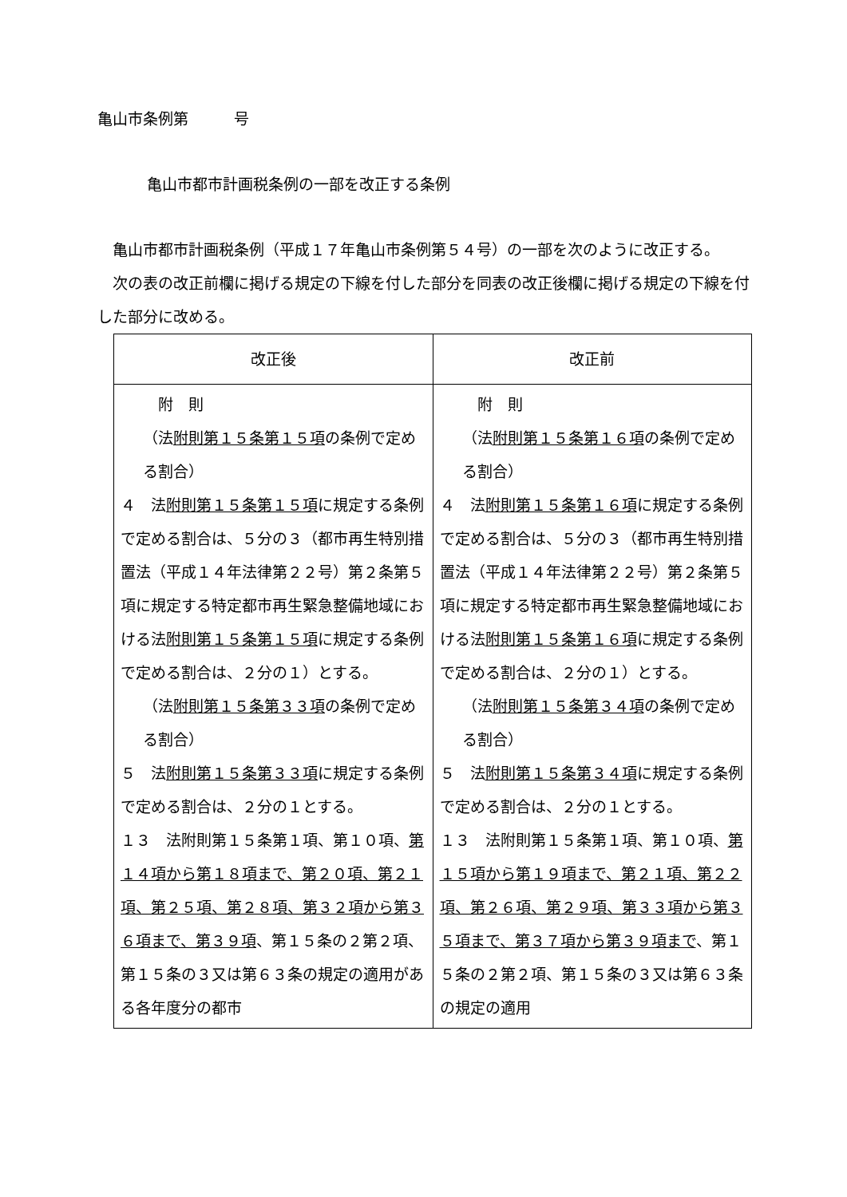亀山市条例第　　　号
亀山市都市計画税条例の一部を改正する条例
　亀山市都市計画税条例（平成１７年亀山市条例第５４号）の一部を次のように改正する。
　次の表の改正前欄に掲げる規定の下線を付した部分を同表の改正後欄に掲げる規定の下線を付した部分に改める。
| 改正後 | 改正前 |
| --- | --- |
| 附 則 （法 附則第１５条第１５項 の条例で定める割合） ４ 法 附則第１５条第１５項 に規定する条例で定める割合は、５分の３（都市再生特別措置法（平成１４年法律第２２号）第２条第５項に規定する特定都市再生緊急整備地域における法 附則第１５条第１５項 に規定する条例で定める割合は、２分の１）とする。 （法 附則第１５条第３３項 の条例で定める割合） ５ 法 附則第１５条第３３項 に規定する条例で定める割合は、２分の１とする。 １３ 法附則第１５条第１項、第１０項、 第１４項から第１８項まで、第２０項、第２１項、第２５項、第２８項、第３２項から第３６項まで、第３９項 、第１５条の２第２項、第１５条の３又は第６３条の規定の適用がある各年度分の都市 | 附 則 （法 附則第１５条第１６項 の条例で定める割合） ４ 法 附則第１５条第１６項 に規定する条例で定める割合は、５分の３（都市再生特別措置法（平成１４年法律第２２号）第２条第５項に規定する特定都市再生緊急整備地域における法 附則第１５条第１６項 に規定する条例で定める割合は、２分の１）とする。 （法 附則第１５条第３４項 の条例で定める割合） ５ 法 附則第１５条第３４項 に規定する条例で定める割合は、２分の１とする。 １３ 法附則第１５条第１項、第１０項、 第１５項から第１９項まで、第２１項、第２２項、第２６項、第２９項、第３３項から第３５項まで、第３７項から第３９項まで 、第１５条の２第２項、第１５条の３又は第６３条の規定の適用 |